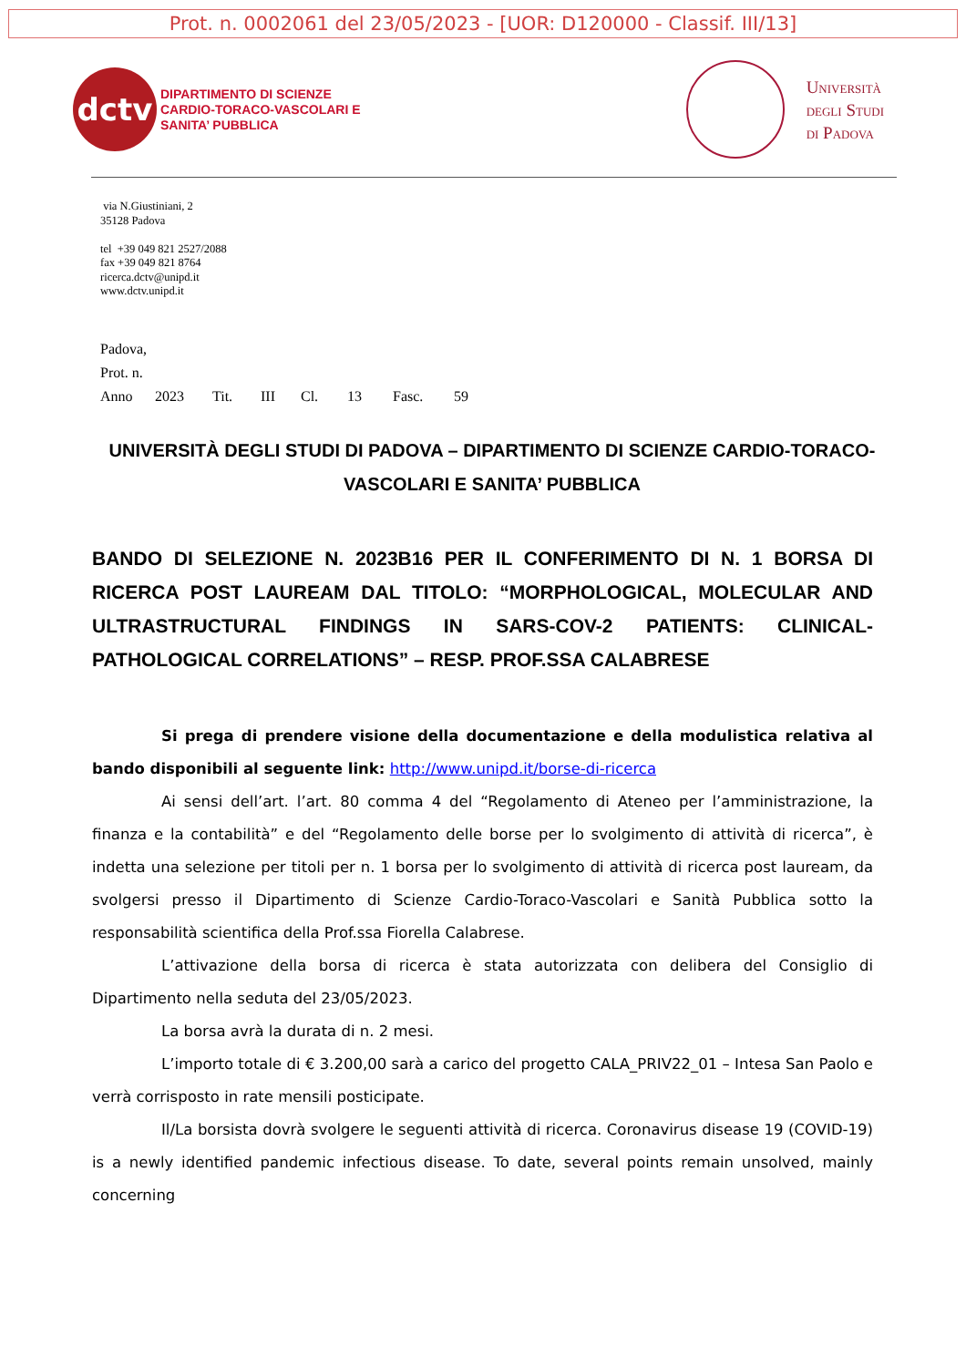Prot. n. 0002061 del 23/05/2023 - [UOR: D120000 - Classif. III/13]
dctv
DIPARTIMENTO DI SCIENZE
CARDIO-TORACO-VASCOLARI E
SANITA’ PUBBLICA
Università
degli Studi
di Padova
via N.Giustiniani, 2
35128 Padova
tel +39 049 821 2527/2088
fax +39 049 821 8764
ricerca.dctv@unipd.it
www.dctv.unipd.it
Padova,
Prot. n.
Anno 2023 Tit. III Cl. 13 Fasc. 59
UNIVERSITÀ DEGLI STUDI DI PADOVA – DIPARTIMENTO DI SCIENZE CARDIO-TORACO-VASCOLARI E SANITA’ PUBBLICA
BANDO DI SELEZIONE N. 2023B16 PER IL CONFERIMENTO DI N. 1 BORSA DI RICERCA POST LAUREAM DAL TITOLO: “MORPHOLOGICAL, MOLECULAR AND ULTRASTRUCTURAL FINDINGS IN SARS-COV-2 PATIENTS: CLINICAL-PATHOLOGICAL CORRELATIONS” – RESP. PROF.SSA CALABRESE
Si prega di prendere visione della documentazione e della modulistica relativa al bando disponibili al seguente link: http://www.unipd.it/borse-di-ricerca
Ai sensi dell’art. l’art. 80 comma 4 del “Regolamento di Ateneo per l’amministrazione, la finanza e la contabilità” e del “Regolamento delle borse per lo svolgimento di attività di ricerca”, è indetta una selezione per titoli per n. 1 borsa per lo svolgimento di attività di ricerca post lauream, da svolgersi presso il Dipartimento di Scienze Cardio-Toraco-Vascolari e Sanità Pubblica sotto la responsabilità scientifica della Prof.ssa Fiorella Calabrese.
L’attivazione della borsa di ricerca è stata autorizzata con delibera del Consiglio di Dipartimento nella seduta del 23/05/2023.
La borsa avrà la durata di n. 2 mesi.
L’importo totale di € 3.200,00 sarà a carico del progetto CALA_PRIV22_01 – Intesa San Paolo e verrà corrisposto in rate mensili posticipate.
Il/La borsista dovrà svolgere le seguenti attività di ricerca. Coronavirus disease 19 (COVID-19) is a newly identified pandemic infectious disease. To date, several points remain unsolved, mainly concerning